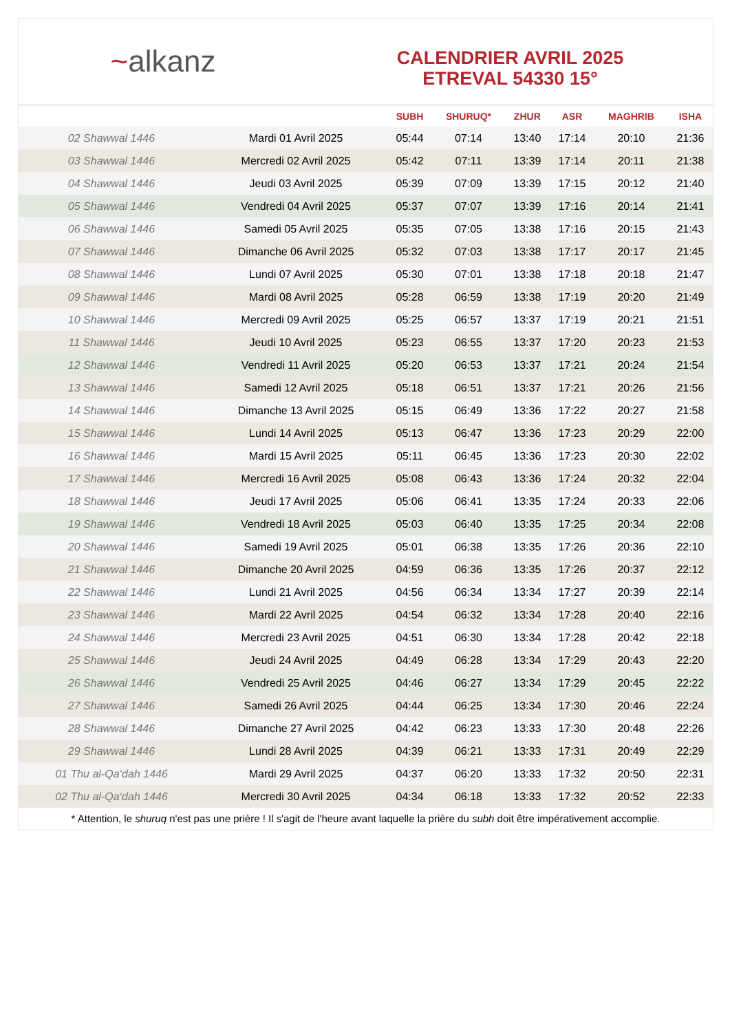~alkanz
CALENDRIER AVRIL 2025
ETREVAL 54330 15°
| | | SUBH | SHURUQ* | ZHUR | ASR | MAGHRIB | ISHA |
| --- | --- | --- | --- | --- | --- | --- | --- |
| 02 Shawwal 1446 | Mardi 01 Avril 2025 | 05:44 | 07:14 | 13:40 | 17:14 | 20:10 | 21:36 |
| 03 Shawwal 1446 | Mercredi 02 Avril 2025 | 05:42 | 07:11 | 13:39 | 17:14 | 20:11 | 21:38 |
| 04 Shawwal 1446 | Jeudi 03 Avril 2025 | 05:39 | 07:09 | 13:39 | 17:15 | 20:12 | 21:40 |
| 05 Shawwal 1446 | Vendredi 04 Avril 2025 | 05:37 | 07:07 | 13:39 | 17:16 | 20:14 | 21:41 |
| 06 Shawwal 1446 | Samedi 05 Avril 2025 | 05:35 | 07:05 | 13:38 | 17:16 | 20:15 | 21:43 |
| 07 Shawwal 1446 | Dimanche 06 Avril 2025 | 05:32 | 07:03 | 13:38 | 17:17 | 20:17 | 21:45 |
| 08 Shawwal 1446 | Lundi 07 Avril 2025 | 05:30 | 07:01 | 13:38 | 17:18 | 20:18 | 21:47 |
| 09 Shawwal 1446 | Mardi 08 Avril 2025 | 05:28 | 06:59 | 13:38 | 17:19 | 20:20 | 21:49 |
| 10 Shawwal 1446 | Mercredi 09 Avril 2025 | 05:25 | 06:57 | 13:37 | 17:19 | 20:21 | 21:51 |
| 11 Shawwal 1446 | Jeudi 10 Avril 2025 | 05:23 | 06:55 | 13:37 | 17:20 | 20:23 | 21:53 |
| 12 Shawwal 1446 | Vendredi 11 Avril 2025 | 05:20 | 06:53 | 13:37 | 17:21 | 20:24 | 21:54 |
| 13 Shawwal 1446 | Samedi 12 Avril 2025 | 05:18 | 06:51 | 13:37 | 17:21 | 20:26 | 21:56 |
| 14 Shawwal 1446 | Dimanche 13 Avril 2025 | 05:15 | 06:49 | 13:36 | 17:22 | 20:27 | 21:58 |
| 15 Shawwal 1446 | Lundi 14 Avril 2025 | 05:13 | 06:47 | 13:36 | 17:23 | 20:29 | 22:00 |
| 16 Shawwal 1446 | Mardi 15 Avril 2025 | 05:11 | 06:45 | 13:36 | 17:23 | 20:30 | 22:02 |
| 17 Shawwal 1446 | Mercredi 16 Avril 2025 | 05:08 | 06:43 | 13:36 | 17:24 | 20:32 | 22:04 |
| 18 Shawwal 1446 | Jeudi 17 Avril 2025 | 05:06 | 06:41 | 13:35 | 17:24 | 20:33 | 22:06 |
| 19 Shawwal 1446 | Vendredi 18 Avril 2025 | 05:03 | 06:40 | 13:35 | 17:25 | 20:34 | 22:08 |
| 20 Shawwal 1446 | Samedi 19 Avril 2025 | 05:01 | 06:38 | 13:35 | 17:26 | 20:36 | 22:10 |
| 21 Shawwal 1446 | Dimanche 20 Avril 2025 | 04:59 | 06:36 | 13:35 | 17:26 | 20:37 | 22:12 |
| 22 Shawwal 1446 | Lundi 21 Avril 2025 | 04:56 | 06:34 | 13:34 | 17:27 | 20:39 | 22:14 |
| 23 Shawwal 1446 | Mardi 22 Avril 2025 | 04:54 | 06:32 | 13:34 | 17:28 | 20:40 | 22:16 |
| 24 Shawwal 1446 | Mercredi 23 Avril 2025 | 04:51 | 06:30 | 13:34 | 17:28 | 20:42 | 22:18 |
| 25 Shawwal 1446 | Jeudi 24 Avril 2025 | 04:49 | 06:28 | 13:34 | 17:29 | 20:43 | 22:20 |
| 26 Shawwal 1446 | Vendredi 25 Avril 2025 | 04:46 | 06:27 | 13:34 | 17:29 | 20:45 | 22:22 |
| 27 Shawwal 1446 | Samedi 26 Avril 2025 | 04:44 | 06:25 | 13:34 | 17:30 | 20:46 | 22:24 |
| 28 Shawwal 1446 | Dimanche 27 Avril 2025 | 04:42 | 06:23 | 13:33 | 17:30 | 20:48 | 22:26 |
| 29 Shawwal 1446 | Lundi 28 Avril 2025 | 04:39 | 06:21 | 13:33 | 17:31 | 20:49 | 22:29 |
| 01 Thu al-Qa‘dah 1446 | Mardi 29 Avril 2025 | 04:37 | 06:20 | 13:33 | 17:32 | 20:50 | 22:31 |
| 02 Thu al-Qa‘dah 1446 | Mercredi 30 Avril 2025 | 04:34 | 06:18 | 13:33 | 17:32 | 20:52 | 22:33 |
* Attention, le shuruq n'est pas une prière ! Il s'agit de l'heure avant laquelle la prière du subh doit être impérativement accomplie.